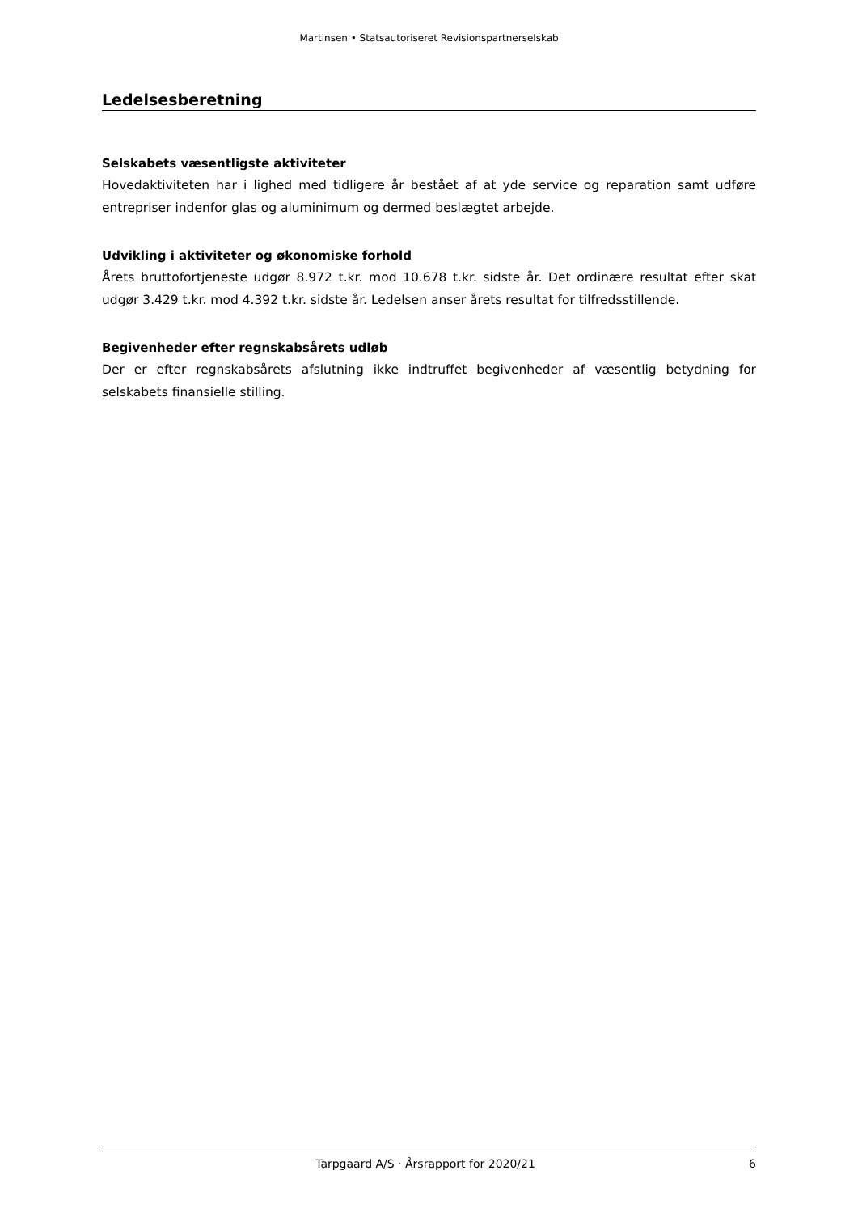Martinsen • Statsautoriseret Revisionspartnerselskab
Ledelsesberetning
Selskabets væsentligste aktiviteter
Hovedaktiviteten har i lighed med tidligere år bestået af at yde service og reparation samt udføre entrepriser indenfor glas og aluminimum og dermed beslægtet arbejde.
Udvikling i aktiviteter og økonomiske forhold
Årets bruttofortjeneste udgør 8.972 t.kr. mod 10.678 t.kr. sidste år. Det ordinære resultat efter skat udgør 3.429 t.kr. mod 4.392 t.kr. sidste år. Ledelsen anser årets resultat for tilfredsstillende.
Begivenheder efter regnskabsårets udløb
Der er efter regnskabsårets afslutning ikke indtruffet begivenheder af væsentlig betydning for selskabets finansielle stilling.
Tarpgaard A/S · Årsrapport for 2020/21 6